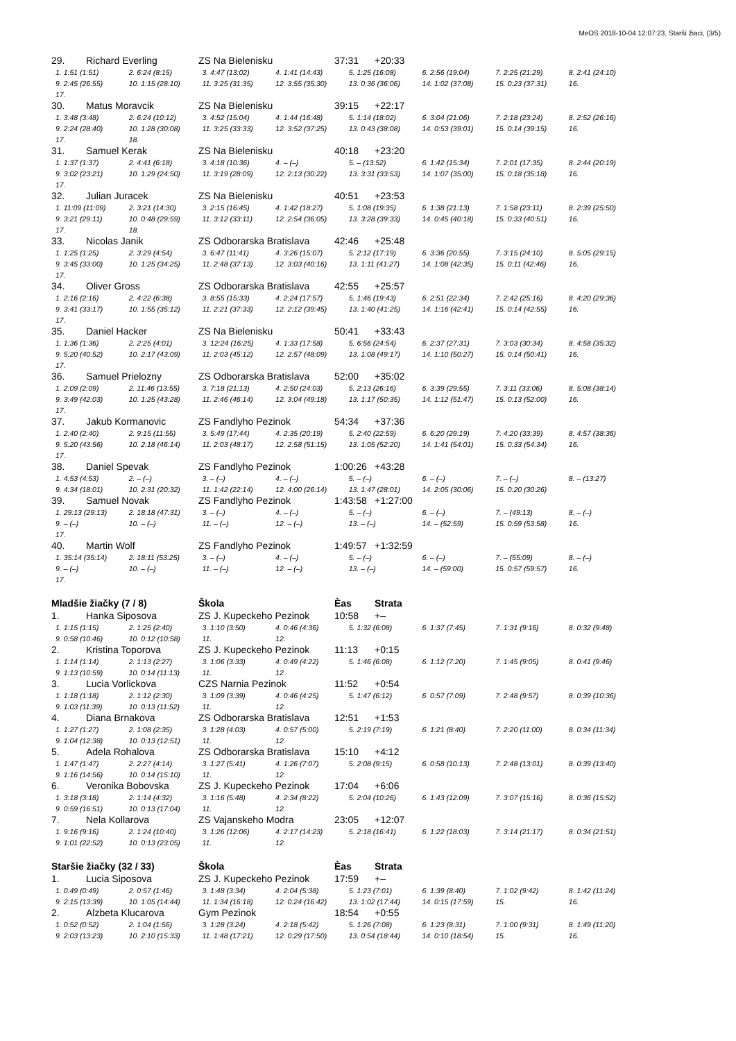MeOS 2018-10-04 12:07:23, Starší žiaci, (3/5)
29. Richard Everling ZS Na Bielenisku 37:31 +20:33
1. 1:51 (1:51) 2. 6:24 (8:15) 3. 4:47 (13:02) 4. 1:41 (14:43) 5. 1:25 (16:08) 6. 2:56 (19:04) 7. 2:25 (21:29) 8. 2:41 (24:10)
9. 2:45 (26:55) 10. 1:15 (28:10) 11. 3:25 (31:35) 12. 3:55 (35:30) 13. 0:36 (36:06) 14. 1:02 (37:08) 15. 0:23 (37:31) 16.
17.
30. Matus Moravcik ZS Na Bielenisku 39:15 +22:17
1. 3:48 (3:48) 2. 6:24 (10:12) 3. 4:52 (15:04) 4. 1:44 (16:48) 5. 1:14 (18:02) 6. 3:04 (21:06) 7. 2:18 (23:24) 8. 2:52 (26:16)
9. 2:24 (28:40) 10. 1:28 (30:08) 11. 3:25 (33:33) 12. 3:52 (37:25) 13. 0:43 (38:08) 14. 0:53 (39:01) 15. 0:14 (39:15) 16.
17. 18.
31. Samuel Kerak ZS Na Bielenisku 40:18 +23:20
1. 1:37 (1:37) 2. 4:41 (6:18) 3. 4:18 (10:36) 4. – (–) 5. – (13:52) 6. 1:42 (15:34) 7. 2:01 (17:35) 8. 2:44 (20:19)
9. 3:02 (23:21) 10. 1:29 (24:50) 11. 3:19 (28:09) 12. 2:13 (30:22) 13. 3:31 (33:53) 14. 1:07 (35:00) 15. 0:18 (35:18) 16.
17.
32. Julian Juracek ZS Na Bielenisku 40:51 +23:53
1. 11:09 (11:09) 2. 3:21 (14:30) 3. 2:15 (16:45) 4. 1:42 (18:27) 5. 1:08 (19:35) 6. 1:38 (21:13) 7. 1:58 (23:11) 8. 2:39 (25:50)
9. 3:21 (29:11) 10. 0:48 (29:59) 11. 3:12 (33:11) 12. 2:54 (36:05) 13. 3:28 (39:33) 14. 0:45 (40:18) 15. 0:33 (40:51) 16.
17. 18.
33. Nicolas Janik ZS Odborarska Bratislava 42:46 +25:48
1. 1:25 (1:25) 2. 3:29 (4:54) 3. 6:47 (11:41) 4. 3:26 (15:07) 5. 2:12 (17:19) 6. 3:36 (20:55) 7. 3:15 (24:10) 8. 5:05 (29:15)
9. 3:45 (33:00) 10. 1:25 (34:25) 11. 2:48 (37:13) 12. 3:03 (40:16) 13. 1:11 (41:27) 14. 1:08 (42:35) 15. 0:11 (42:46) 16.
17.
34. Oliver Gross ZS Odborarska Bratislava 42:55 +25:57
1. 2:16 (2:16) 2. 4:22 (6:38) 3. 8:55 (15:33) 4. 2:24 (17:57) 5. 1:46 (19:43) 6. 2:51 (22:34) 7. 2:42 (25:16) 8. 4:20 (29:36)
9. 3:41 (33:17) 10. 1:55 (35:12) 11. 2:21 (37:33) 12. 2:12 (39:45) 13. 1:40 (41:25) 14. 1:16 (42:41) 15. 0:14 (42:55) 16.
17.
35. Daniel Hacker ZS Na Bielenisku 50:41 +33:43
1. 1:36 (1:36) 2. 2:25 (4:01) 3. 12:24 (16:25) 4. 1:33 (17:58) 5. 6:56 (24:54) 6. 2:37 (27:31) 7. 3:03 (30:34) 8. 4:58 (35:32)
9. 5:20 (40:52) 10. 2:17 (43:09) 11. 2:03 (45:12) 12. 2:57 (48:09) 13. 1:08 (49:17) 14. 1:10 (50:27) 15. 0:14 (50:41) 16.
17.
36. Samuel Prielozny ZS Odborarska Bratislava 52:00 +35:02
1. 2:09 (2:09) 2. 11:46 (13:55) 3. 7:18 (21:13) 4. 2:50 (24:03) 5. 2:13 (26:16) 6. 3:39 (29:55) 7. 3:11 (33:06) 8. 5:08 (38:14)
9. 3:49 (42:03) 10. 1:25 (43:28) 11. 2:46 (46:14) 12. 3:04 (49:18) 13. 1:17 (50:35) 14. 1:12 (51:47) 15. 0:13 (52:00) 16.
17.
37. Jakub Kormanovic ZS Fandlyho Pezinok 54:34 +37:36
1. 2:40 (2:40) 2. 9:15 (11:55) 3. 5:49 (17:44) 4. 2:35 (20:19) 5. 2:40 (22:59) 6. 6:20 (29:19) 7. 4:20 (33:39) 8. 4:57 (38:36)
9. 5:20 (43:56) 10. 2:18 (46:14) 11. 2:03 (48:17) 12. 2:58 (51:15) 13. 1:05 (52:20) 14. 1:41 (54:01) 15. 0:33 (54:34) 16.
17.
38. Daniel Spevak ZS Fandlyho Pezinok 1:00:26 +43:28
1. 4:53 (4:53) 2. – (–) 3. – (–) 4. – (–) 5. – (–) 6. – (–) 7. – (–) 8. – (13:27)
9. 4:34 (18:01) 10. 2:31 (20:32) 11. 1:42 (22:14) 12. 4:00 (26:14) 13. 1:47 (28:01) 14. 2:05 (30:06) 15. 0:20 (30:26)
39. Samuel Novak ZS Fandlyho Pezinok 1:43:58 +1:27:00
1. 29:13 (29:13) 2. 18:18 (47:31) 3. – (–) 4. – (–) 5. – (–) 6. – (–) 7. – (49:13) 8. – (–)
9. – (–) 10. – (–) 11. – (–) 12. – (–) 13. – (–) 14. – (52:59) 15. 0:59 (53:58) 16.
17.
40. Martin Wolf ZS Fandlyho Pezinok 1:49:57 +1:32:59
1. 35:14 (35:14) 2. 18:11 (53:25) 3. – (–) 4. – (–) 5. – (–) 6. – (–) 7. – (55:09) 8. – (–)
9. – (–) 10. – (–) 11. – (–) 12. – (–) 13. – (–) 14. – (59:00) 15. 0:57 (59:57) 16.
17.
Mladšie žiačky (7 / 8) Škola Èas Strata
1. Hanka Siposova ZS J. Kupeckeho Pezinok 10:58 +–
1. 1:15 (1:15) 2. 1:25 (2:40) 3. 1:10 (3:50) 4. 0:46 (4:36) 5. 1:32 (6:08) 6. 1:37 (7:45) 7. 1:31 (9:16) 8. 0:32 (9:48)
9. 0:58 (10:46) 10. 0:12 (10:58) 11. 12.
2. Kristina Toporova ZS J. Kupeckeho Pezinok 11:13 +0:15
1. 1:14 (1:14) 2. 1:13 (2:27) 3. 1:06 (3:33) 4. 0:49 (4:22) 5. 1:46 (6:08) 6. 1:12 (7:20) 7. 1:45 (9:05) 8. 0:41 (9:46)
9. 1:13 (10:59) 10. 0:14 (11:13) 11. 12.
3. Lucia Vorlickova CZS Narnia Pezinok 11:52 +0:54
1. 1:18 (1:18) 2. 1:12 (2:30) 3. 1:09 (3:39) 4. 0:46 (4:25) 5. 1:47 (6:12) 6. 0:57 (7:09) 7. 2:48 (9:57) 8. 0:39 (10:36)
9. 1:03 (11:39) 10. 0:13 (11:52) 11. 12.
4. Diana Brnakova ZS Odborarska Bratislava 12:51 +1:53
1. 1:27 (1:27) 2. 1:08 (2:35) 3. 1:28 (4:03) 4. 0:57 (5:00) 5. 2:19 (7:19) 6. 1:21 (8:40) 7. 2:20 (11:00) 8. 0:34 (11:34)
9. 1:04 (12:38) 10. 0:13 (12:51) 11. 12.
5. Adela Rohalova ZS Odborarska Bratislava 15:10 +4:12
1. 1:47 (1:47) 2. 2:27 (4:14) 3. 1:27 (5:41) 4. 1:26 (7:07) 5. 2:08 (9:15) 6. 0:58 (10:13) 7. 2:48 (13:01) 8. 0:39 (13:40)
9. 1:16 (14:56) 10. 0:14 (15:10) 11. 12.
6. Veronika Bobovska ZS J. Kupeckeho Pezinok 17:04 +6:06
1. 3:18 (3:18) 2. 1:14 (4:32) 3. 1:16 (5:48) 4. 2:34 (8:22) 5. 2:04 (10:26) 6. 1:43 (12:09) 7. 3:07 (15:16) 8. 0:36 (15:52)
9. 0:59 (16:51) 10. 0:13 (17:04) 11. 12.
7. Nela Kollarova ZS Vajanskeho Modra 23:05 +12:07
1. 9:16 (9:16) 2. 1:24 (10:40) 3. 1:26 (12:06) 4. 2:17 (14:23) 5. 2:18 (16:41) 6. 1:22 (18:03) 7. 3:14 (21:17) 8. 0:34 (21:51)
9. 1:01 (22:52) 10. 0:13 (23:05) 11. 12.
Staršie žiačky (32 / 33) Škola Èas Strata
1. Lucia Siposova ZS J. Kupeckeho Pezinok 17:59 +–
1. 0:49 (0:49) 2. 0:57 (1:46) 3. 1:48 (3:34) 4. 2:04 (5:38) 5. 1:23 (7:01) 6. 1:39 (8:40) 7. 1:02 (9:42) 8. 1:42 (11:24)
9. 2:15 (13:39) 10. 1:05 (14:44) 11. 1:34 (16:18) 12. 0:24 (16:42) 13. 1:02 (17:44) 14. 0:15 (17:59) 15. 16.
2. Alzbeta Klucarova Gym Pezinok 18:54 +0:55
1. 0:52 (0:52) 2. 1:04 (1:56) 3. 1:28 (3:24) 4. 2:18 (5:42) 5. 1:26 (7:08) 6. 1:23 (8:31) 7. 1:00 (9:31) 8. 1:49 (11:20)
9. 2:03 (13:23) 10. 2:10 (15:33) 11. 1:48 (17:21) 12. 0:29 (17:50) 13. 0:54 (18:44) 14. 0:10 (18:54) 15. 16.